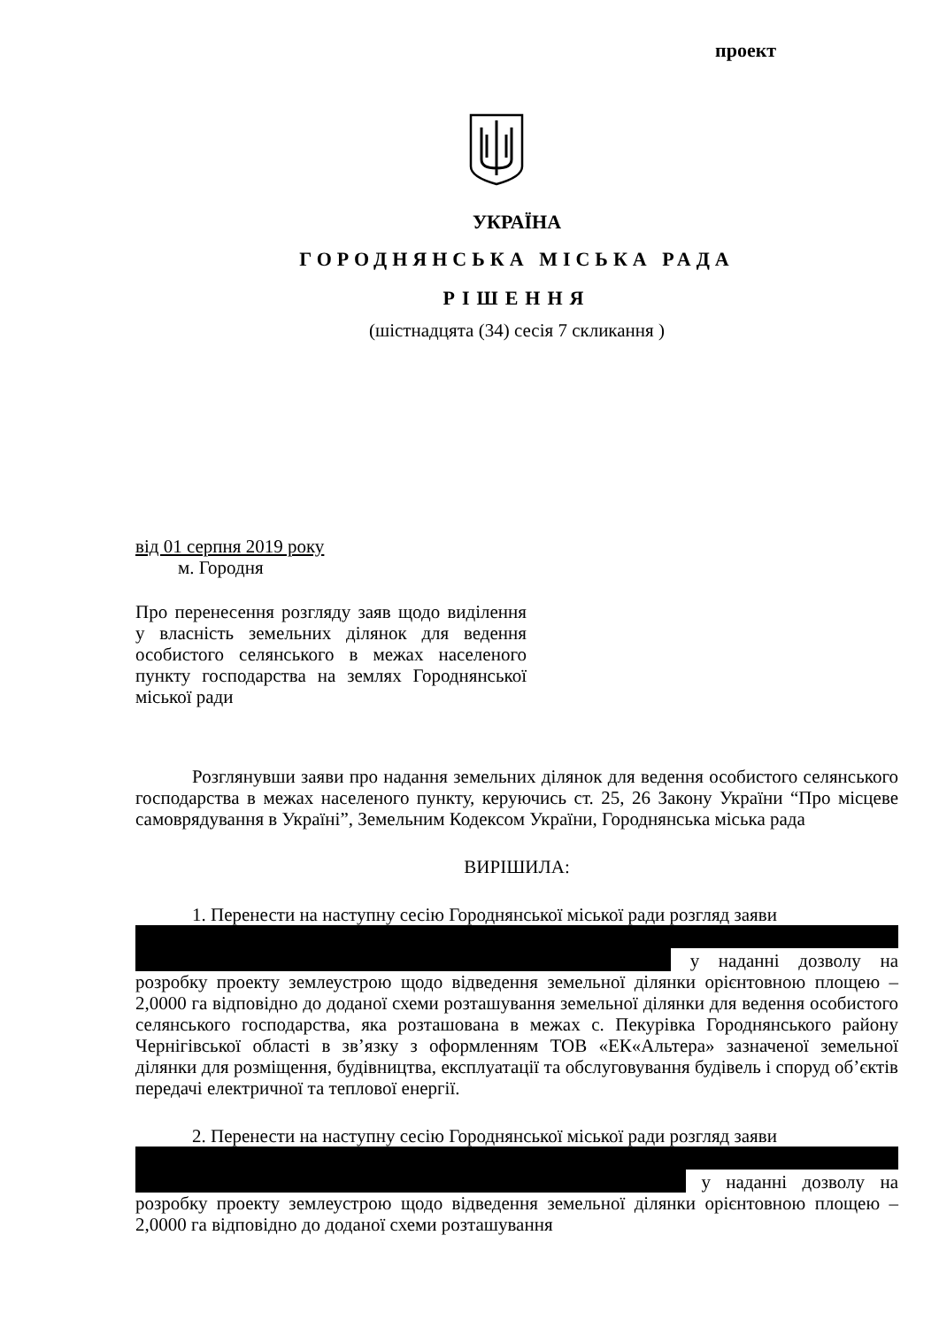проект
УКРАЇНА
ГОРОДНЯНСЬКА МІСЬКА РАДА
РІШЕННЯ
(шістнадцята (34) сесія 7 скликання )
від 01 серпня 2019 року
м. Городня
Про перенесення розгляду заяв щодо виділення у власність земельних ділянок для ведення особистого селянського в межах населеного пункту господарства на землях Городнянської міської ради
Розглянувши заяви про надання земельних ділянок для ведення особистого селянського господарства в межах населеного пункту, керуючись ст. 25, 26 Закону України “Про місцеве самоврядування в Україні”, Земельним Кодексом України, Городнянська міська рада
ВИРІШИЛА:
1. Перенести на наступну сесію Городнянської міської ради розгляд заяви
у наданні дозволу на розробку проекту землеустрою щодо відведення земельної ділянки орієнтовною площею – 2,0000 га відповідно до доданої схеми розташування земельної ділянки для ведення особистого селянського господарства, яка розташована в межах с. Пекурівка Городнянського району Чернігівської області в зв’язку з оформленням ТОВ «ЕК«Альтера» зазначеної земельної ділянки для розміщення, будівництва, експлуатації та обслуговування будівель і споруд об’єктів передачі електричної та теплової енергії.
2. Перенести на наступну сесію Городнянської міської ради розгляд заяви
у наданні дозволу на розробку проекту землеустрою щодо відведення земельної ділянки орієнтовною площею – 2,0000 га відповідно до доданої схеми розташування